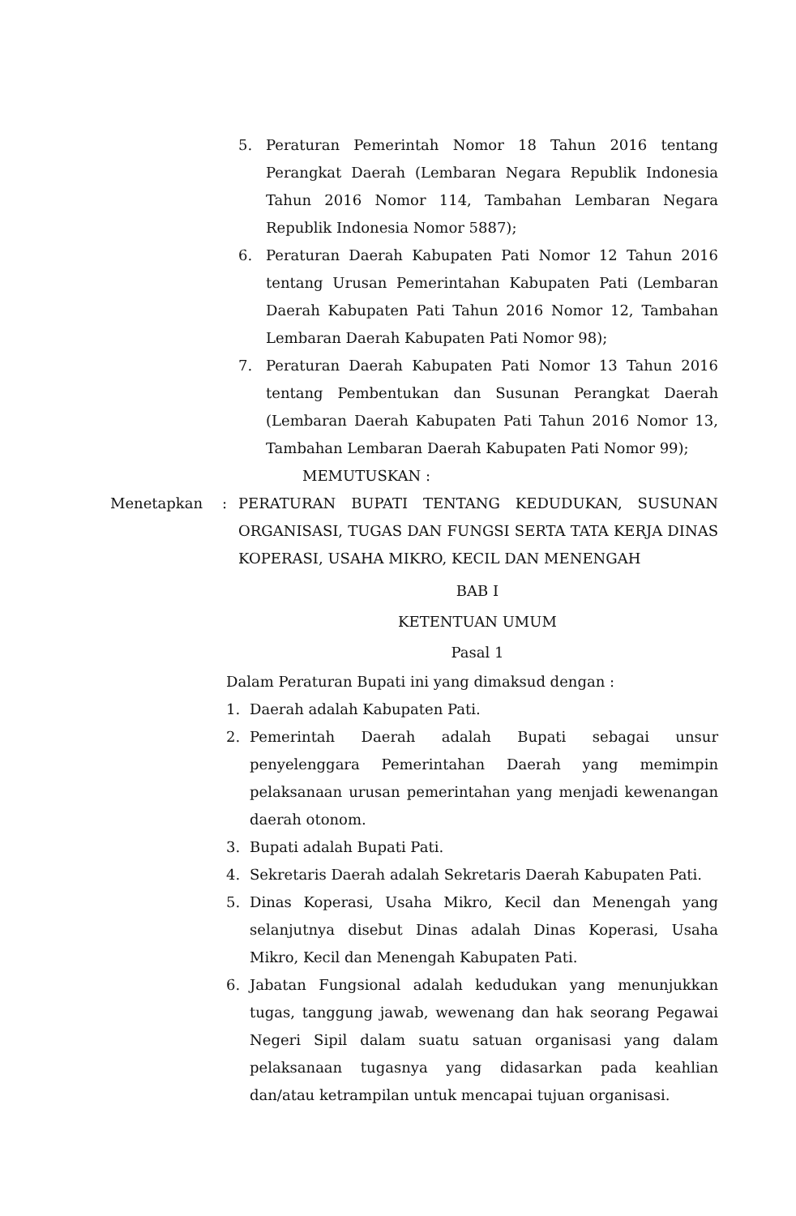5. Peraturan Pemerintah Nomor 18 Tahun 2016 tentang Perangkat Daerah (Lembaran Negara Republik Indonesia Tahun 2016 Nomor 114, Tambahan Lembaran Negara Republik Indonesia Nomor 5887);
6. Peraturan Daerah Kabupaten Pati Nomor 12 Tahun 2016 tentang Urusan Pemerintahan Kabupaten Pati (Lembaran Daerah Kabupaten Pati Tahun 2016 Nomor 12, Tambahan Lembaran Daerah Kabupaten Pati Nomor 98);
7. Peraturan Daerah Kabupaten Pati Nomor 13 Tahun 2016 tentang Pembentukan dan Susunan Perangkat Daerah (Lembaran Daerah Kabupaten Pati Tahun 2016 Nomor 13, Tambahan Lembaran Daerah Kabupaten Pati Nomor 99);
MEMUTUSKAN :
Menetapkan: PERATURAN BUPATI TENTANG KEDUDUKAN, SUSUNAN ORGANISASI, TUGAS DAN FUNGSI SERTA TATA KERJA DINAS KOPERASI, USAHA MIKRO, KECIL DAN MENENGAH
BAB I
KETENTUAN UMUM
Pasal 1
Dalam Peraturan Bupati ini yang dimaksud dengan :
1. Daerah adalah Kabupaten Pati.
2. Pemerintah Daerah adalah Bupati sebagai unsur penyelenggara Pemerintahan Daerah yang memimpin pelaksanaan urusan pemerintahan yang menjadi kewenangan daerah otonom.
3. Bupati adalah Bupati Pati.
4. Sekretaris Daerah adalah Sekretaris Daerah Kabupaten Pati.
5. Dinas Koperasi, Usaha Mikro, Kecil dan Menengah yang selanjutnya disebut Dinas adalah Dinas Koperasi, Usaha Mikro, Kecil dan Menengah Kabupaten Pati.
6. Jabatan Fungsional adalah kedudukan yang menunjukkan tugas, tanggung jawab, wewenang dan hak seorang Pegawai Negeri Sipil dalam suatu satuan organisasi yang dalam pelaksanaan tugasnya yang didasarkan pada keahlian dan/atau ketrampilan untuk mencapai tujuan organisasi.